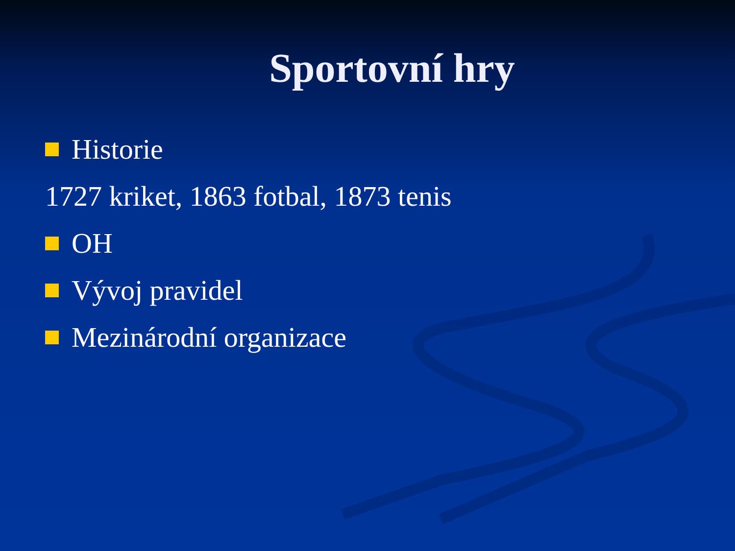Sportovní hry
Historie
1727 kriket, 1863 fotbal, 1873 tenis
OH
Vývoj pravidel
Mezinárodní organizace